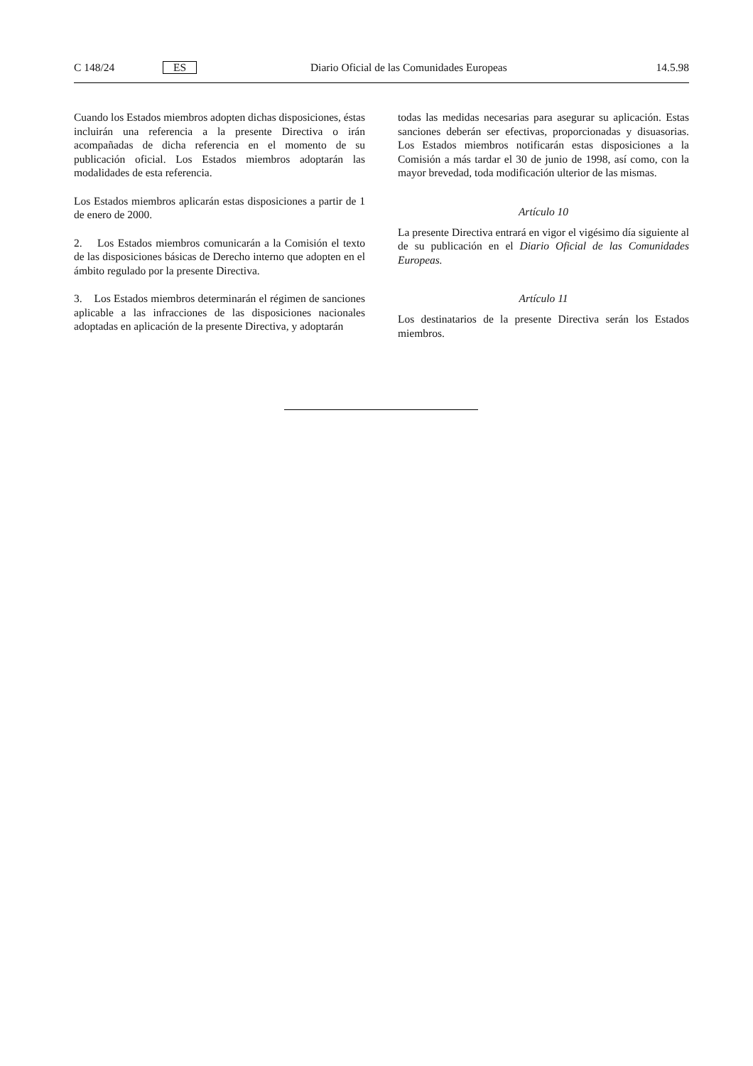C 148/24 ES Diario Oficial de las Comunidades Europeas 14.5.98
Cuando los Estados miembros adopten dichas disposiciones, éstas incluirán una referencia a la presente Directiva o irán acompañadas de dicha referencia en el momento de su publicación oficial. Los Estados miembros adoptarán las modalidades de esta referencia.
Los Estados miembros aplicarán estas disposiciones a partir de 1 de enero de 2000.
2. Los Estados miembros comunicarán a la Comisión el texto de las disposiciones básicas de Derecho interno que adopten en el ámbito regulado por la presente Directiva.
3. Los Estados miembros determinarán el régimen de sanciones aplicable a las infracciones de las disposiciones nacionales adoptadas en aplicación de la presente Directiva, y adoptarán
todas las medidas necesarias para asegurar su aplicación. Estas sanciones deberán ser efectivas, proporcionadas y disuasorias. Los Estados miembros notificarán estas disposiciones a la Comisión a más tardar el 30 de junio de 1998, así como, con la mayor brevedad, toda modificación ulterior de las mismas.
Artículo 10
La presente Directiva entrará en vigor el vigésimo día siguiente al de su publicación en el Diario Oficial de las Comunidades Europeas.
Artículo 11
Los destinatarios de la presente Directiva serán los Estados miembros.